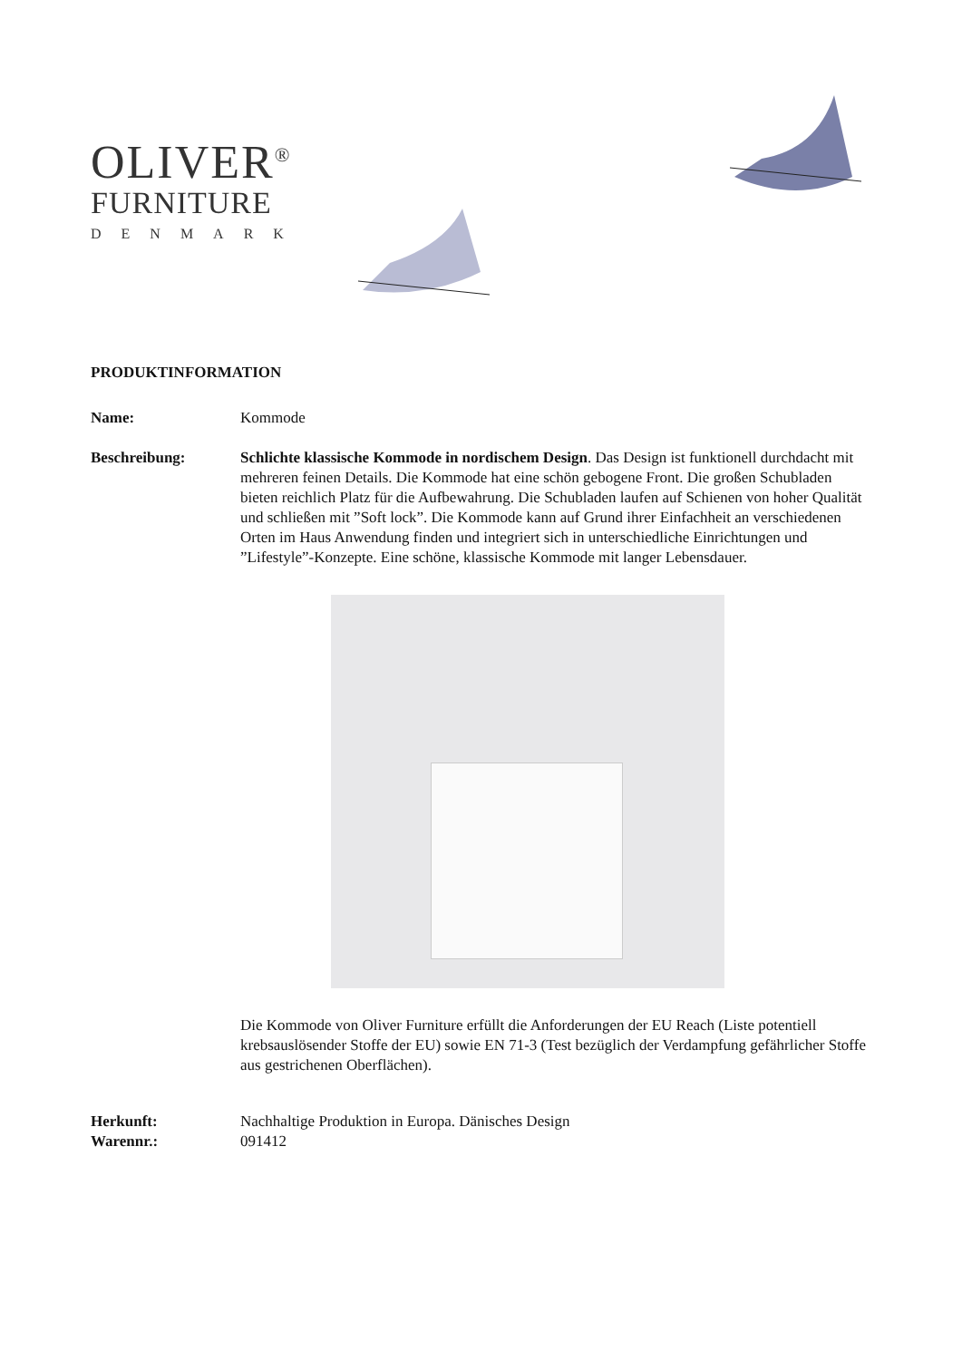OLIVER<sup>®</sup>
FURNITURE
DENMARK
PRODUKTINFORMATION
Name: Kommode
Beschreibung: Schlichte klassische Kommode in nordischem Design. Das Design ist funktionell durchdacht mit mehreren feinen Details. Die Kommode hat eine schön gebogene Front. Die großen Schubladen bieten reichlich Platz für die Aufbewahrung. Die Schubladen laufen auf Schienen von hoher Qualität und schließen mit ”Soft lock”. Die Kommode kann auf Grund ihrer Einfachheit an verschiedenen Orten im Haus Anwendung finden und integriert sich in unterschiedliche Einrichtungen und ”Lifestyle”-Konzepte. Eine schöne, klassische Kommode mit langer Lebensdauer.
Die Kommode von Oliver Furniture erfüllt die Anforderungen der EU Reach (Liste potentiell krebsauslösender Stoffe der EU) sowie EN 71-3 (Test bezüglich der Verdampfung gefährlicher Stoffe aus gestrichenen Oberflächen).
Herkunft: Nachhaltige Produktion in Europa. Dänisches Design
Warennr.: 091412